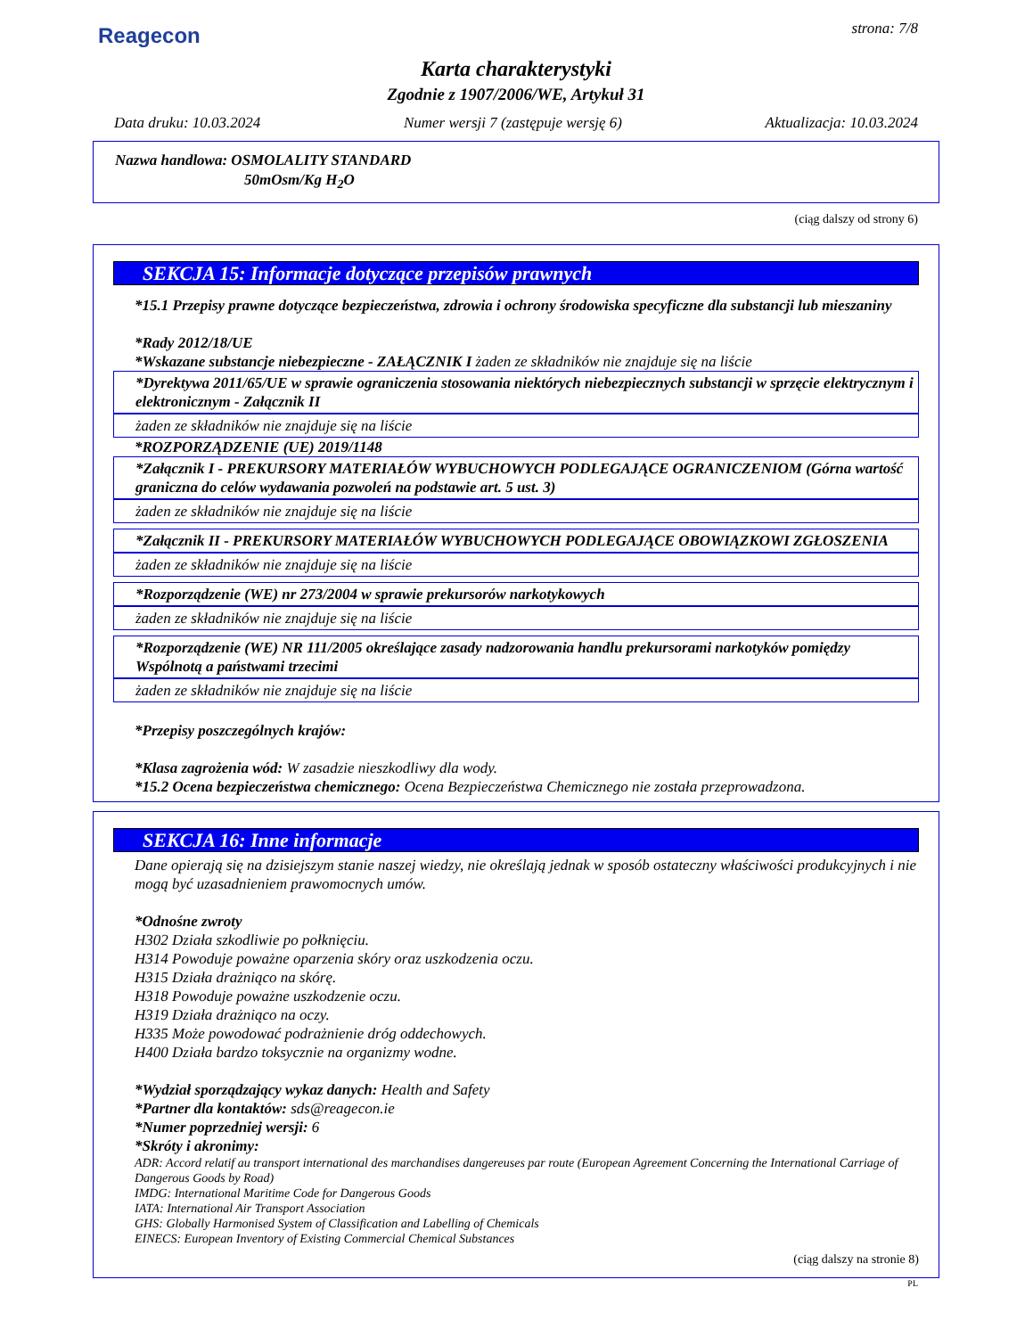Reagecon
strona: 7/8
Karta charakterystyki
Zgodnie z 1907/2006/WE, Artykuł 31
Data druku: 10.03.2024 Numer wersji 7 (zastępuje wersję 6) Aktualizacja: 10.03.2024
Nazwa handlowa: OSMOLALITY STANDARD
50mOsm/Kg H<sub>2</sub>O
(ciąg dalszy od strony 6)
SEKCJA 15: Informacje dotyczące przepisów prawnych
*15.1 Przepisy prawne dotyczące bezpieczeństwa, zdrowia i ochrony środowiska specyficzne dla substancji lub mieszaniny
*Rady 2012/18/UE
*Wskazane substancje niebezpieczne - ZAŁĄCZNIK I żaden ze składników nie znajduje się na liście
*Dyrektywa 2011/65/UE w sprawie ograniczenia stosowania niektórych niebezpiecznych substancji w sprzęcie elektrycznym i elektronicznym - Załącznik II
żaden ze składników nie znajduje się na liście
*ROZPORZĄDZENIE (UE) 2019/1148
*Załącznik I - PREKURSORY MATERIAŁÓW WYBUCHOWYCH PODLEGAJĄCE OGRANICZENIOM (Górna wartość graniczna do celów wydawania pozwoleń na podstawie art. 5 ust. 3)
żaden ze składników nie znajduje się na liście
*Załącznik II - PREKURSORY MATERIAŁÓW WYBUCHOWYCH PODLEGAJĄCE OBOWIĄZKOWI ZGŁOSZENIA
żaden ze składników nie znajduje się na liście
*Rozporządzenie (WE) nr 273/2004 w sprawie prekursorów narkotykowych
żaden ze składników nie znajduje się na liście
*Rozporządzenie (WE) NR 111/2005 określające zasady nadzorowania handlu prekursorami narkotyków pomiędzy Wspólnotą a państwami trzecimi
żaden ze składników nie znajduje się na liście
*Przepisy poszczególnych krajów:
*Klasa zagrożenia wód: W zasadzie nieszkodliwy dla wody.
*15.2 Ocena bezpieczeństwa chemicznego: Ocena Bezpieczeństwa Chemicznego nie została przeprowadzona.
SEKCJA 16: Inne informacje
Dane opierają się na dzisiejszym stanie naszej wiedzy, nie określają jednak w sposób ostateczny właściwości produkcyjnych i nie mogą być uzasadnieniem prawomocnych umów.
*Odnośne zwroty
H302 Działa szkodliwie po połknięciu.
H314 Powoduje poważne oparzenia skóry oraz uszkodzenia oczu.
H315 Działa drażniąco na skórę.
H318 Powoduje poważne uszkodzenie oczu.
H319 Działa drażniąco na oczy.
H335 Może powodować podrażnienie dróg oddechowych.
H400 Działa bardzo toksycznie na organizmy wodne.
*Wydział sporządzający wykaz danych: Health and Safety
*Partner dla kontaktów: sds@reagecon.ie
*Numer poprzedniej wersji: 6
*Skróty i akronimy:
ADR: Accord relatif au transport international des marchandises dangereuses par route (European Agreement Concerning the International Carriage of Dangerous Goods by Road)
IMDG: International Maritime Code for Dangerous Goods
IATA: International Air Transport Association
GHS: Globally Harmonised System of Classification and Labelling of Chemicals
EINECS: European Inventory of Existing Commercial Chemical Substances
(ciąg dalszy na stronie 8)
PL